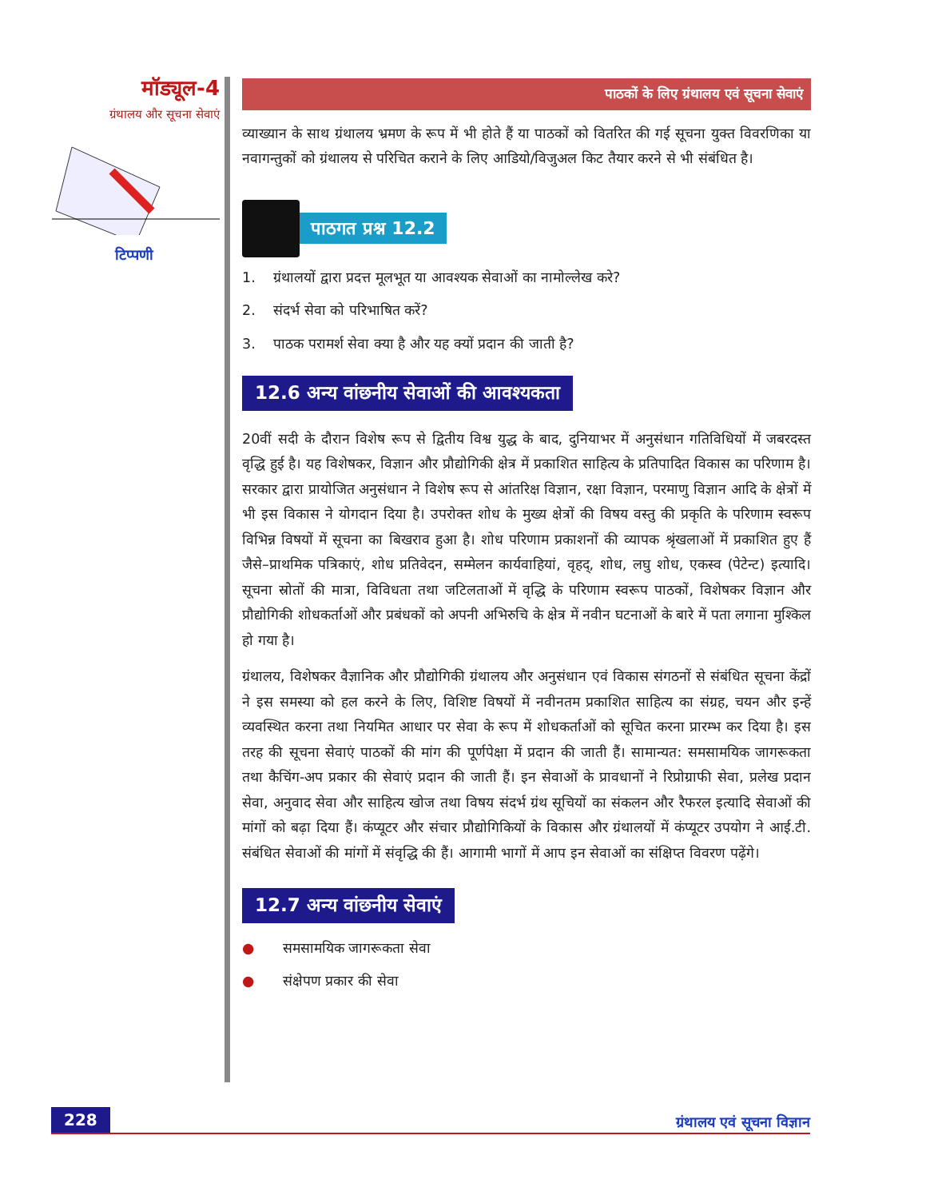मॉड्यूल-4
ग्रंथालय और सूचना सेवाएं
टिप्पणी
पाठकों के लिए ग्रंथालय एवं सूचना सेवाएं
व्याख्यान के साथ ग्रंथालय भ्रमण के रूप में भी होते हैं या पाठकों को वितरित की गई सूचना युक्त विवरणिका या नवागन्तुकों को ग्रंथालय से परिचित कराने के लिए आडियो/विजुअल किट तैयार करने से भी संबंधित है।
पाठगत प्रश्न 12.2
1. ग्रंथालयों द्वारा प्रदत्त मूलभूत या आवश्यक सेवाओं का नामोल्लेख करे?
2. संदर्भ सेवा को परिभाषित करें?
3. पाठक परामर्श सेवा क्या है और यह क्यों प्रदान की जाती है?
12.6 अन्य वांछनीय सेवाओं की आवश्यकता
20वीं सदी के दौरान विशेष रूप से द्वितीय विश्व युद्ध के बाद, दुनियाभर में अनुसंधान गतिविधियों में जबरदस्त वृद्धि हुई है। यह विशेषकर, विज्ञान और प्रौद्योगिकी क्षेत्र में प्रकाशित साहित्य के प्रतिपादित विकास का परिणाम है। सरकार द्वारा प्रायोजित अनुसंधान ने विशेष रूप से आंतरिक्ष विज्ञान, रक्षा विज्ञान, परमाणु विज्ञान आदि के क्षेत्रों में भी इस विकास ने योगदान दिया है। उपरोक्त शोध के मुख्य क्षेत्रों की विषय वस्तु की प्रकृति के परिणाम स्वरूप विभिन्न विषयों में सूचना का बिखराव हुआ है। शोध परिणाम प्रकाशनों की व्यापक श्रृंखलाओं में प्रकाशित हुए हैं जैसे–प्राथमिक पत्रिकाएं, शोध प्रतिवेदन, सम्मेलन कार्यवाहियां, वृहद्, शोध, लघु शोध, एकस्व (पेटेन्ट) इत्यादि। सूचना स्रोतों की मात्रा, विविधता तथा जटिलताओं में वृद्धि के परिणाम स्वरूप पाठकों, विशेषकर विज्ञान और प्रौद्योगिकी शोधकर्ताओं और प्रबंधकों को अपनी अभिरुचि के क्षेत्र में नवीन घटनाओं के बारे में पता लगाना मुश्किल हो गया है।
ग्रंथालय, विशेषकर वैज्ञानिक और प्रौद्योगिकी ग्रंथालय और अनुसंधान एवं विकास संगठनों से संबंधित सूचना केंद्रों ने इस समस्या को हल करने के लिए, विशिष्ट विषयों में नवीनतम प्रकाशित साहित्य का संग्रह, चयन और इन्हें व्यवस्थित करना तथा नियमित आधार पर सेवा के रूप में शोधकर्ताओं को सूचित करना प्रारम्भ कर दिया है। इस तरह की सूचना सेवाएं पाठकों की मांग की पूर्णपेक्षा में प्रदान की जाती हैं। सामान्यत: समसामयिक जागरूकता तथा कैचिंग-अप प्रकार की सेवाएं प्रदान की जाती हैं। इन सेवाओं के प्रावधानों ने रिप्रोग्राफी सेवा, प्रलेख प्रदान सेवा, अनुवाद सेवा और साहित्य खोज तथा विषय संदर्भ ग्रंथ सूचियों का संकलन और रैफरल इत्यादि सेवाओं की मांगों को बढ़ा दिया हैं। कंप्यूटर और संचार प्रौद्योगिकियों के विकास और ग्रंथालयों में कंप्यूटर उपयोग ने आई.टी. संबंधित सेवाओं की मांगों में संवृद्धि की हैं। आगामी भागों में आप इन सेवाओं का संक्षिप्त विवरण पढ़ेंगे।
12.7 अन्य वांछनीय सेवाएं
● समसामयिक जागरूकता सेवा
● संक्षेपण प्रकार की सेवा
228 ग्रंथालय एवं सूचना विज्ञान